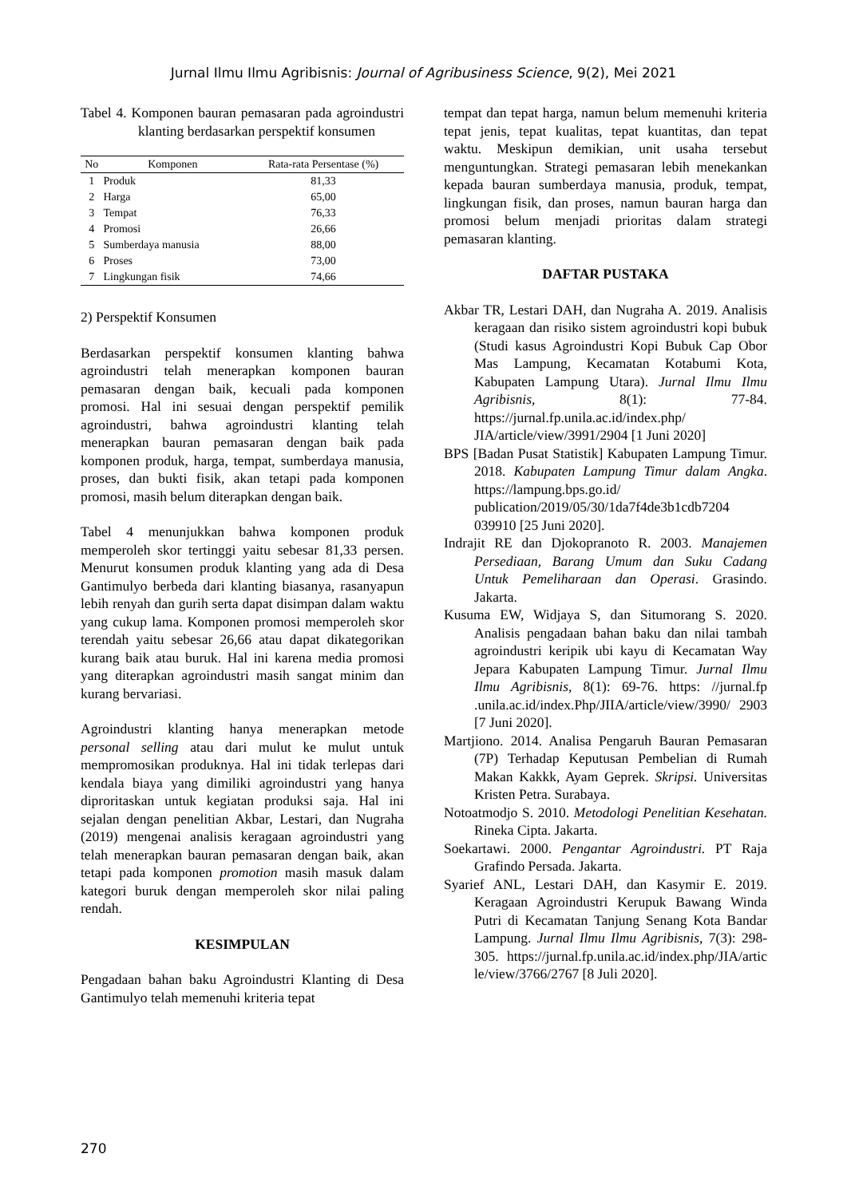Jurnal Ilmu Ilmu Agribisnis: Journal of Agribusiness Science, 9(2), Mei 2021
Tabel 4. Komponen bauran pemasaran pada agroindustri klanting berdasarkan perspektif konsumen
| No | Komponen | Rata-rata Persentase (%) |
| --- | --- | --- |
| 1 | Produk | 81,33 |
| 2 | Harga | 65,00 |
| 3 | Tempat | 76,33 |
| 4 | Promosi | 26,66 |
| 5 | Sumberdaya manusia | 88,00 |
| 6 | Proses | 73,00 |
| 7 | Lingkungan fisik | 74,66 |
2) Perspektif Konsumen
Berdasarkan perspektif konsumen klanting bahwa agroindustri telah menerapkan komponen bauran pemasaran dengan baik, kecuali pada komponen promosi. Hal ini sesuai dengan perspektif pemilik agroindustri, bahwa agroindustri klanting telah menerapkan bauran pemasaran dengan baik pada komponen produk, harga, tempat, sumberdaya manusia, proses, dan bukti fisik, akan tetapi pada komponen promosi, masih belum diterapkan dengan baik.
Tabel 4 menunjukkan bahwa komponen produk memperoleh skor tertinggi yaitu sebesar 81,33 persen. Menurut konsumen produk klanting yang ada di Desa Gantimulyo berbeda dari klanting biasanya, rasanyapun lebih renyah dan gurih serta dapat disimpan dalam waktu yang cukup lama. Komponen promosi memperoleh skor terendah yaitu sebesar 26,66 atau dapat dikategorikan kurang baik atau buruk. Hal ini karena media promosi yang diterapkan agroindustri masih sangat minim dan kurang bervariasi.
Agroindustri klanting hanya menerapkan metode personal selling atau dari mulut ke mulut untuk mempromosikan produknya. Hal ini tidak terlepas dari kendala biaya yang dimiliki agroindustri yang hanya diproritaskan untuk kegiatan produksi saja. Hal ini sejalan dengan penelitian Akbar, Lestari, dan Nugraha (2019) mengenai analisis keragaan agroindustri yang telah menerapkan bauran pemasaran dengan baik, akan tetapi pada komponen promotion masih masuk dalam kategori buruk dengan memperoleh skor nilai paling rendah.
KESIMPULAN
Pengadaan bahan baku Agroindustri Klanting di Desa Gantimulyo telah memenuhi kriteria tepat
tempat dan tepat harga, namun belum memenuhi kriteria tepat jenis, tepat kualitas, tepat kuantitas, dan tepat waktu. Meskipun demikian, unit usaha tersebut menguntungkan. Strategi pemasaran lebih menekankan kepada bauran sumberdaya manusia, produk, tempat, lingkungan fisik, dan proses, namun bauran harga dan promosi belum menjadi prioritas dalam strategi pemasaran klanting.
DAFTAR PUSTAKA
Akbar TR, Lestari DAH, dan Nugraha A. 2019. Analisis keragaan dan risiko sistem agroindustri kopi bubuk (Studi kasus Agroindustri Kopi Bubuk Cap Obor Mas Lampung, Kecamatan Kotabumi Kota, Kabupaten Lampung Utara). Jurnal Ilmu Ilmu Agribisnis, 8(1): 77-84. https://jurnal.fp.unila.ac.id/index.php/ JIA/article/view/3991/2904 [1 Juni 2020]
BPS [Badan Pusat Statistik] Kabupaten Lampung Timur. 2018. Kabupaten Lampung Timur dalam Angka. https://lampung.bps.go.id/ publication/2019/05/30/1da7f4de3b1cdb7204 039910 [25 Juni 2020].
Indrajit RE dan Djokopranoto R. 2003. Manajemen Persediaan, Barang Umum dan Suku Cadang Untuk Pemeliharaan dan Operasi. Grasindo. Jakarta.
Kusuma EW, Widjaya S, dan Situmorang S. 2020. Analisis pengadaan bahan baku dan nilai tambah agroindustri keripik ubi kayu di Kecamatan Way Jepara Kabupaten Lampung Timur. Jurnal Ilmu Ilmu Agribisnis, 8(1): 69-76. https: //jurnal.fp .unila.ac.id/index.Php/JIIA/article/view/3990/ 2903 [7 Juni 2020].
Martjiono. 2014. Analisa Pengaruh Bauran Pemasaran (7P) Terhadap Keputusan Pembelian di Rumah Makan Kakkk, Ayam Geprek. Skripsi. Universitas Kristen Petra. Surabaya.
Notoatmodjo S. 2010. Metodologi Penelitian Kesehatan. Rineka Cipta. Jakarta.
Soekartawi. 2000. Pengantar Agroindustri. PT Raja Grafindo Persada. Jakarta.
Syarief ANL, Lestari DAH, dan Kasymir E. 2019. Keragaan Agroindustri Kerupuk Bawang Winda Putri di Kecamatan Tanjung Senang Kota Bandar Lampung. Jurnal Ilmu Ilmu Agribisnis, 7(3): 298-305. https://jurnal.fp.unila.ac.id/index.php/JIA/artic le/view/3766/2767 [8 Juli 2020].
270